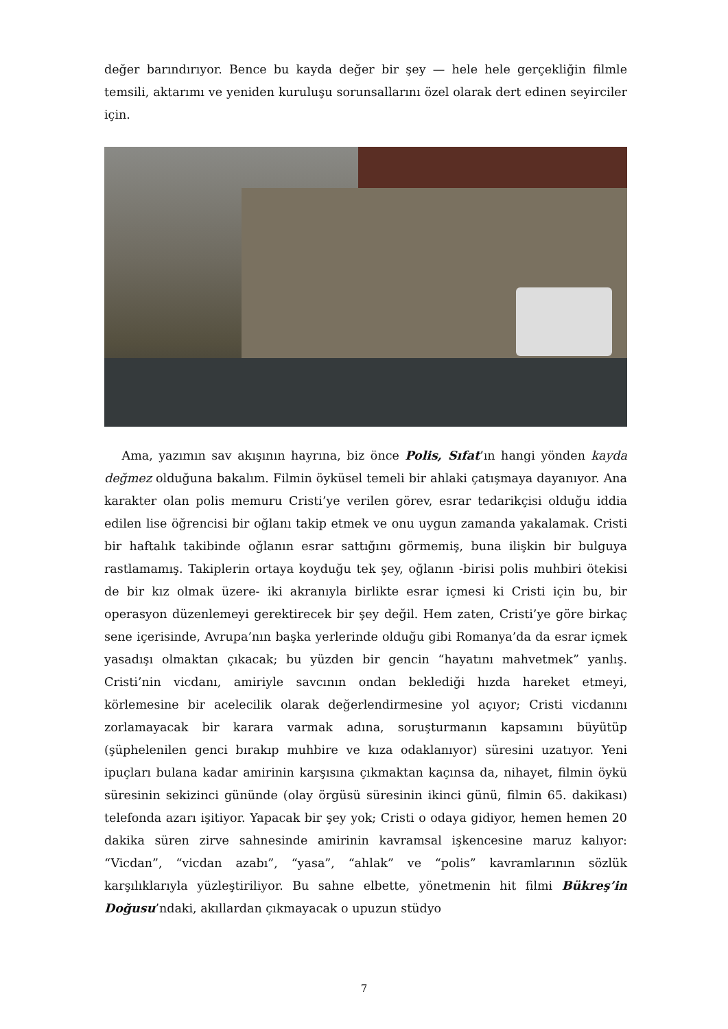değer barındırıyor. Bence bu kayda değer bir şey — hele hele gerçekliğin filmle temsili, aktarımı ve yeniden kuruluşu sorunsallarını özel olarak dert edinen seyirciler için.
Ama, yazımın sav akışının hayrına, biz önce Polis, Sıfat’ın hangi yönden kayda değmez olduğuna bakalım. Filmin öyküsel temeli bir ahlaki çatışmaya dayanıyor. Ana karakter olan polis memuru Cristi’ye verilen görev, esrar tedarikçisi olduğu iddia edilen lise öğrencisi bir oğlanı takip etmek ve onu uygun zamanda yakalamak. Cristi bir haftalık takibinde oğlanın esrar sattığını görmemiş, buna ilişkin bir bulguya rastlamamış. Takiplerin ortaya koyduğu tek şey, oğlanın -birisi polis muhbiri ötekisi de bir kız olmak üzere- iki akranıyla birlikte esrar içmesi ki Cristi için bu, bir operasyon düzenlemeyi gerektirecek bir şey değil. Hem zaten, Cristi’ye göre birkaç sene içerisinde, Avrupa’nın başka yerlerinde olduğu gibi Romanya’da da esrar içmek yasadışı olmaktan çıkacak; bu yüzden bir gencin “hayatını mahvetmek” yanlış. Cristi’nin vicdanı, amiriyle savcının ondan beklediği hızda hareket etmeyi, körlemesine bir acelecilik olarak değerlendirmesine yol açıyor; Cristi vicdanını zorlamayacak bir karara varmak adına, soruşturmanın kapsamını büyütüp (şüphelenilen genci bırakıp muhbire ve kıza odaklanıyor) süresini uzatıyor. Yeni ipuçları bulana kadar amirinin karşısına çıkmaktan kaçınsa da, nihayet, filmin öykü süresinin sekizinci gününde (olay örgüsü süresinin ikinci günü, filmin 65. dakikası) telefonda azarı işitiyor. Yapacak bir şey yok; Cristi o odaya gidiyor, hemen hemen 20 dakika süren zirve sahnesinde amirinin kavramsal işkencesine maruz kalıyor: “Vicdan”, “vicdan azabı”, “yasa”, “ahlak” ve “polis” kavramlarının sözlük karşılıklarıyla yüzleştiriliyor. Bu sahne elbette, yönetmenin hit filmi Bükreş’in Doğusu’ndaki, akıllardan çıkmayacak o upuzun stüdyo
7